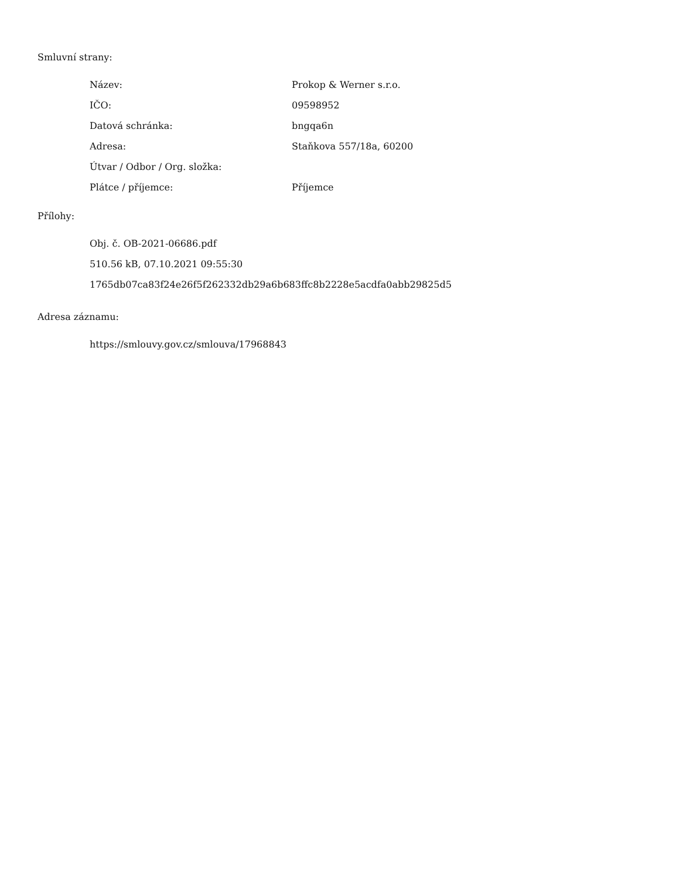Smluvní strany:
| Název: | Prokop & Werner s.r.o. |
| IČO: | 09598952 |
| Datová schránka: | bngqa6n |
| Adresa: | Staňkova 557/18a, 60200 |
| Útvar / Odbor / Org. složka: | |
| Plátce / příjemce: | Příjemce |
Přílohy:
Obj. č. OB-2021-06686.pdf
510.56 kB, 07.10.2021 09:55:30
1765db07ca83f24e26f5f262332db29a6b683ffc8b2228e5acdfa0abb29825d5
Adresa záznamu:
https://smlouvy.gov.cz/smlouva/17968843